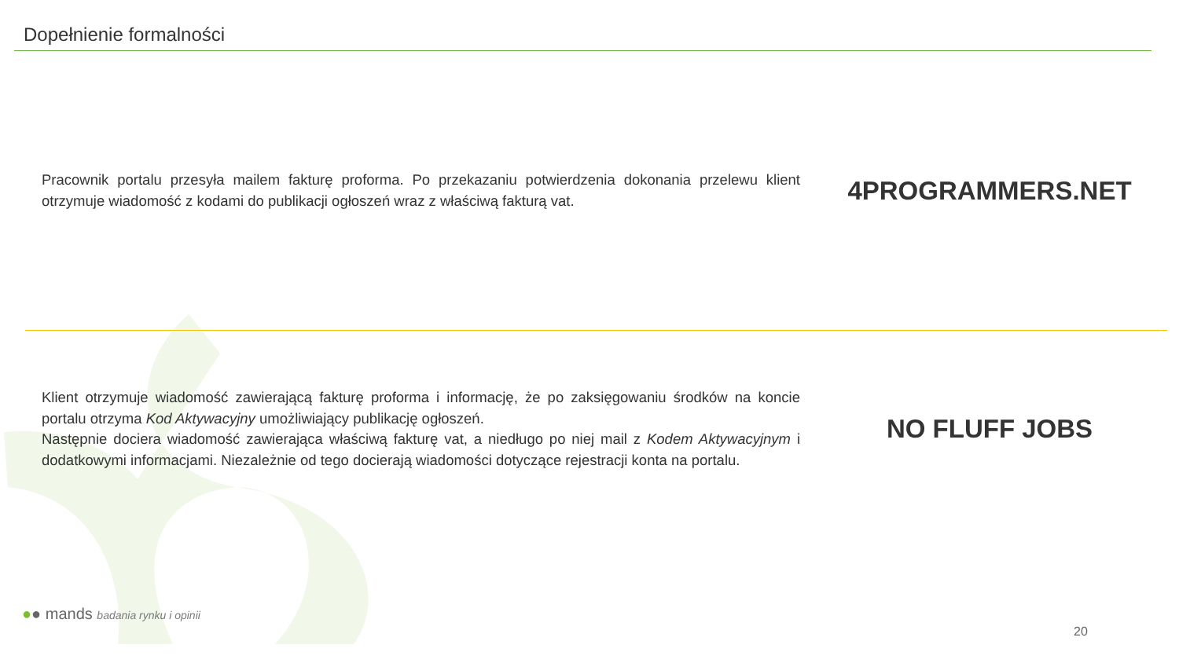Dopełnienie formalności
Pracownik portalu przesyła mailem fakturę proforma. Po przekazaniu potwierdzenia dokonania przelewu klient otrzymuje wiadomość z kodami do publikacji ogłoszeń wraz z właściwą fakturą vat.
4PROGRAMMERS.NET
Klient otrzymuje wiadomość zawierającą fakturę proforma i informację, że po zaksięgowaniu środków na koncie portalu otrzyma Kod Aktywacyjny umożliwiający publikację ogłoszeń.
Następnie dociera wiadomość zawierająca właściwą fakturę vat, a niedługo po niej mail z Kodem Aktywacyjnym i dodatkowymi informacjami. Niezależnie od tego docierają wiadomości dotyczące rejestracji konta na portalu.
NO FLUFF JOBS
●● mands badania rynku i opinii
20